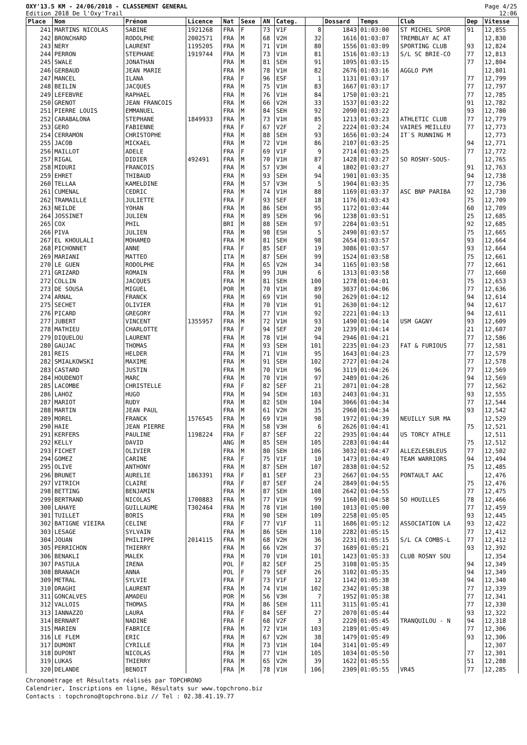OXY'13.5 KM - 24/06/2018 - CLASSEMENT GENERAL
Edition 2018 De l'Oxy'Trail
Page 4/25
12:06
| Place | Nom | Prénom | Licence | Nat | Sexe | AN | Categ. | | Dossard | Temps | Club | Dep | Vitesse |
| --- | --- | --- | --- | --- | --- | --- | --- | --- | --- | --- | --- | --- | --- |
| 241 | MARTINS NICOLAS | SABINE | 1921268 | FRA | F | 73 | V1F | 8 | 1843 | 01:03:00 | ST MICHEL SPOR | 91 | 12,855 |
| 242 | BRONCHARD | RODOLPHE | 2002571 | FRA | M | 68 | V2H | 32 | 1616 | 01:03:07 | TREMBLAY AC AT | | 12,830 |
| 243 | NERY | LAURENT | 1195205 | FRA | M | 71 | V1H | 80 | 1556 | 01:03:09 | SPORTING CLUB | 93 | 12,824 |
| 244 | PERRON | STEPHANE | 1919744 | FRA | M | 73 | V1H | 81 | 1516 | 01:03:13 | S/L SC BRIE-CO | 77 | 12,813 |
| 245 | SWALE | JONATHAN | | FRA | M | 81 | SEH | 91 | 1095 | 01:03:15 | | 77 | 12,804 |
| 246 | GERBAUD | JEAN MARIE | | FRA | M | 78 | V1H | 82 | 2676 | 01:03:16 | AGGLO PVM | | 12,801 |
| 247 | MANCEL | ILANA | | FRA | F | 96 | ESF | 1 | 1131 | 01:03:17 | | 77 | 12,799 |
| 248 | BEILIN | JACQUES | | FRA | M | 75 | V1H | 83 | 1667 | 01:03:17 | | 77 | 12,797 |
| 249 | LEFEBVRE | RAPHAEL | | FRA | M | 76 | V1H | 84 | 1750 | 01:03:21 | | 77 | 12,785 |
| 250 | GRENOT | JEAN FRANCOIS | | FRA | M | 66 | V2H | 33 | 1537 | 01:03:22 | | 91 | 12,782 |
| 251 | PIERRE LOUIS | EMMANUEL | | FRA | M | 84 | SEH | 92 | 2090 | 01:03:22 | | 93 | 12,780 |
| 252 | CARABALONA | STEPHANE | 1849933 | FRA | M | 73 | V1H | 85 | 1213 | 01:03:23 | ATHLETIC CLUB | 77 | 12,779 |
| 253 | GERO | FABIENNE | | FRA | F | 67 | V2F | 2 | 2224 | 01:03:24 | VAIRES MEILLEU | 77 | 12,773 |
| 254 | CERRAMON | CHRISTOPHE | | FRA | M | 88 | SEH | 93 | 1656 | 01:03:24 | IT`S RUNNING M | | 12,773 |
| 255 | JACOB | MICKAEL | | FRA | M | 72 | V1H | 86 | 2107 | 01:03:25 | | 94 | 12,771 |
| 256 | MAILLOT | ADELE | | FRA | F | 69 | V1F | 9 | 2714 | 01:03:25 | | 77 | 12,772 |
| 257 | RIGAL | DIDIER | 492491 | FRA | M | 70 | V1H | 87 | 1428 | 01:03:27 | SO ROSNY-SOUS- | | 12,765 |
| 258 | MIDURI | FRANCOIS | | FRA | M | 57 | V3H | 4 | 1802 | 01:03:27 | | 91 | 12,763 |
| 259 | EHRET | THIBAUD | | FRA | M | 93 | SEH | 94 | 1901 | 01:03:35 | | 94 | 12,738 |
| 260 | TELLAA | KAMELDINE | | FRA | M | 57 | V3H | 5 | 1904 | 01:03:35 | | 77 | 12,736 |
| 261 | CUMENAL | CEDRIC | | FRA | M | 74 | V1H | 88 | 1169 | 01:03:37 | ASC BNP PARIBA | 92 | 12,730 |
| 262 | TRAMAILLE | JULIETTE | | FRA | F | 93 | SEF | 18 | 1176 | 01:03:43 | | 75 | 12,709 |
| 263 | NEILDE | YOHAN | | FRA | M | 86 | SEH | 95 | 1172 | 01:03:44 | | 60 | 12,709 |
| 264 | JOSSINET | JULIEN | | FRA | M | 89 | SEH | 96 | 1238 | 01:03:51 | | 25 | 12,685 |
| 265 | COX | PHIL | | BRI | M | 88 | SEH | 97 | 2284 | 01:03:51 | | 92 | 12,685 |
| 266 | PIVA | JULIEN | | FRA | M | 98 | ESH | 5 | 2490 | 01:03:57 | | 75 | 12,665 |
| 267 | EL KHOULALI | MOHAMED | | FRA | M | 81 | SEH | 98 | 2654 | 01:03:57 | | 93 | 12,664 |
| 268 | PICHONNET | ANNE | | FRA | F | 85 | SEF | 19 | 3086 | 01:03:57 | | 93 | 12,664 |
| 269 | MARIANI | MATTEO | | ITA | M | 87 | SEH | 99 | 1524 | 01:03:58 | | 75 | 12,661 |
| 270 | LE GUEN | RODOLPHE | | FRA | M | 65 | V2H | 34 | 1165 | 01:03:58 | | 77 | 12,661 |
| 271 | GRIZARD | ROMAIN | | FRA | M | 99 | JUH | 6 | 1313 | 01:03:58 | | 77 | 12,660 |
| 272 | COLLIN | JACQUES | | FRA | M | 81 | SEH | 100 | 1278 | 01:04:01 | | 75 | 12,653 |
| 273 | DE SOUSA | MIGUEL | | POR | M | 70 | V1H | 89 | 3037 | 01:04:06 | | 77 | 12,636 |
| 274 | ARNAL | FRANCK | | FRA | M | 69 | V1H | 90 | 2629 | 01:04:12 | | 94 | 12,614 |
| 275 | SECHET | OLIVIER | | FRA | M | 70 | V1H | 91 | 2630 | 01:04:12 | | 94 | 12,617 |
| 276 | PICARD | GREGORY | | FRA | M | 77 | V1H | 92 | 2221 | 01:04:13 | | 94 | 12,611 |
| 277 | JUBERT | VINCENT | 1355957 | FRA | M | 72 | V1H | 93 | 1490 | 01:04:14 | USM GAGNY | 93 | 12,609 |
| 278 | MATHIEU | CHARLOTTE | | FRA | F | 94 | SEF | 20 | 1239 | 01:04:14 | | 21 | 12,607 |
| 279 | DIQUELOU | LAURENT | | FRA | M | 78 | V1H | 94 | 2946 | 01:04:21 | | 77 | 12,586 |
| 280 | GAUJAC | THOMAS | | FRA | M | 93 | SEH | 101 | 2235 | 01:04:23 | FAT & FURIOUS | 77 | 12,581 |
| 281 | REIS | HELDER | | FRA | M | 71 | V1H | 95 | 1643 | 01:04:23 | | 77 | 12,579 |
| 282 | SMIALKOWSKI | MAXIME | | FRA | M | 91 | SEH | 102 | 2727 | 01:04:24 | | 77 | 12,578 |
| 283 | CASTARD | JUSTIN | | FRA | M | 70 | V1H | 96 | 3119 | 01:04:26 | | 77 | 12,569 |
| 284 | HOUDENOT | MARC | | FRA | M | 70 | V1H | 97 | 2489 | 01:04:26 | | 94 | 12,569 |
| 285 | LACOMBE | CHRISTELLE | | FRA | F | 82 | SEF | 21 | 2071 | 01:04:28 | | 77 | 12,562 |
| 286 | LAHOZ | HUGO | | FRA | M | 94 | SEH | 103 | 2403 | 01:04:31 | | 93 | 12,555 |
| 287 | MARIOT | RUDY | | FRA | M | 82 | SEH | 104 | 3066 | 01:04:34 | | 77 | 12,544 |
| 288 | MARTIN | JEAN PAUL | | FRA | M | 61 | V2H | 35 | 2960 | 01:04:34 | | 93 | 12,542 |
| 289 | MOREL | FRANCK | 1576545 | FRA | M | 69 | V1H | 98 | 1972 | 01:04:39 | NEUILLY SUR MA | | 12,529 |
| 290 | HAIE | JEAN PIERRE | | FRA | M | 58 | V3H | 6 | 2626 | 01:04:41 | | 75 | 12,521 |
| 291 | KERFERS | PAULINE | 1198224 | FRA | F | 87 | SEF | 22 | 2935 | 01:04:44 | US TORCY ATHLE | | 12,511 |
| 292 | KELLY | DAVID | | ANG | M | 85 | SEH | 105 | 2283 | 01:04:44 | | 75 | 12,512 |
| 293 | FICHET | OLIVIER | | FRA | M | 80 | SEH | 106 | 3032 | 01:04:47 | ALLEZLESBLEUS | 77 | 12,502 |
| 294 | GOMEZ | CARINE | | FRA | F | 75 | V1F | 10 | 1473 | 01:04:49 | TEAM WARRIORS | 94 | 12,494 |
| 295 | OLIVE | ANTHONY | | FRA | M | 87 | SEH | 107 | 2838 | 01:04:52 | | 75 | 12,485 |
| 296 | BRUNET | AURELIE | 1863391 | FRA | F | 81 | SEF | 23 | 2667 | 01:04:55 | PONTAULT AAC | | 12,476 |
| 297 | VITRICH | CLAIRE | | FRA | F | 87 | SEF | 24 | 2849 | 01:04:55 | | 75 | 12,476 |
| 298 | BETTING | BENJAMIN | | FRA | M | 87 | SEH | 108 | 2642 | 01:04:55 | | 77 | 12,475 |
| 299 | BERTRAND | NICOLAS | 1700883 | FRA | M | 77 | V1H | 99 | 1160 | 01:04:58 | SO HOUILLES | 78 | 12,466 |
| 300 | LAHAYE | GUILLAUME | T302464 | FRA | M | 78 | V1H | 100 | 1013 | 01:05:00 | | 77 | 12,459 |
| 301 | TUILLET | BORIS | | FRA | M | 90 | SEH | 109 | 2258 | 01:05:05 | | 93 | 12,445 |
| 302 | BATIGNE VIEIRA | CELINE | | FRA | F | 77 | V1F | 11 | 1686 | 01:05:12 | ASSOCIATION LA | 93 | 12,422 |
| 303 | LESAGE | SYLVAIN | | FRA | M | 86 | SEH | 110 | 2282 | 01:05:15 | | 77 | 12,412 |
| 304 | JOUAN | PHILIPPE | 2014115 | FRA | M | 68 | V2H | 36 | 2231 | 01:05:15 | S/L CA COMBS-L | 77 | 12,412 |
| 305 | PERRICHON | THIERRY | | FRA | M | 66 | V2H | 37 | 1689 | 01:05:21 | | 93 | 12,392 |
| 306 | BENAKLI | MALEK | | FRA | M | 70 | V1H | 101 | 1423 | 01:05:33 | CLUB ROSNY SOU | | 12,354 |
| 307 | PASTULA | IRENA | | POL | F | 82 | SEF | 25 | 3108 | 01:05:35 | | 94 | 12,349 |
| 308 | BRANACH | ANNA | | POL | F | 79 | SEF | 26 | 3102 | 01:05:35 | | 94 | 12,349 |
| 309 | METRAL | SYLVIE | | FRA | F | 73 | V1F | 12 | 1142 | 01:05:38 | | 94 | 12,340 |
| 310 | DRAGHI | LAURENT | | FRA | M | 74 | V1H | 102 | 2342 | 01:05:38 | | 77 | 12,339 |
| 311 | GONCALVES | AMADEU | | POR | M | 56 | V3H | 7 | 1952 | 01:05:38 | | 77 | 12,341 |
| 312 | VALLOIS | THOMAS | | FRA | M | 86 | SEH | 111 | 3115 | 01:05:41 | | 77 | 12,330 |
| 313 | IANNAZZO | LAURA | | FRA | F | 84 | SEF | 27 | 2070 | 01:05:44 | | 93 | 12,322 |
| 314 | BERNART | NADINE | | FRA | F | 68 | V2F | 3 | 2220 | 01:05:45 | TRANQUILOU - N | 94 | 12,318 |
| 315 | MARIEN | FABRICE | | FRA | M | 72 | V1H | 103 | 2189 | 01:05:49 | | 77 | 12,306 |
| 316 | LE FLEM | ERIC | | FRA | M | 67 | V2H | 38 | 1479 | 01:05:49 | | 93 | 12,306 |
| 317 | DUMONT | CYRILLE | | FRA | M | 73 | V1H | 104 | 3141 | 01:05:49 | | | 12,307 |
| 318 | DUPONT | NICOLAS | | FRA | M | 77 | V1H | 105 | 1034 | 01:05:50 | | 77 | 12,301 |
| 319 | LUKAS | THIERRY | | FRA | M | 65 | V2H | 39 | 1622 | 01:05:55 | | 51 | 12,288 |
| 320 | DELANDE | BENOIT | | FRA | M | 78 | V1H | 106 | 2309 | 01:05:55 | VR45 | 77 | 12,285 |
Chronométrage et Résultats réalisés par TOPCHRONO
Calendrier, Inscriptions en ligne, Résultats sur www.topchrono.biz
Contacts : topchrono@topchrono.biz // Tel : 02.38.41.19.77